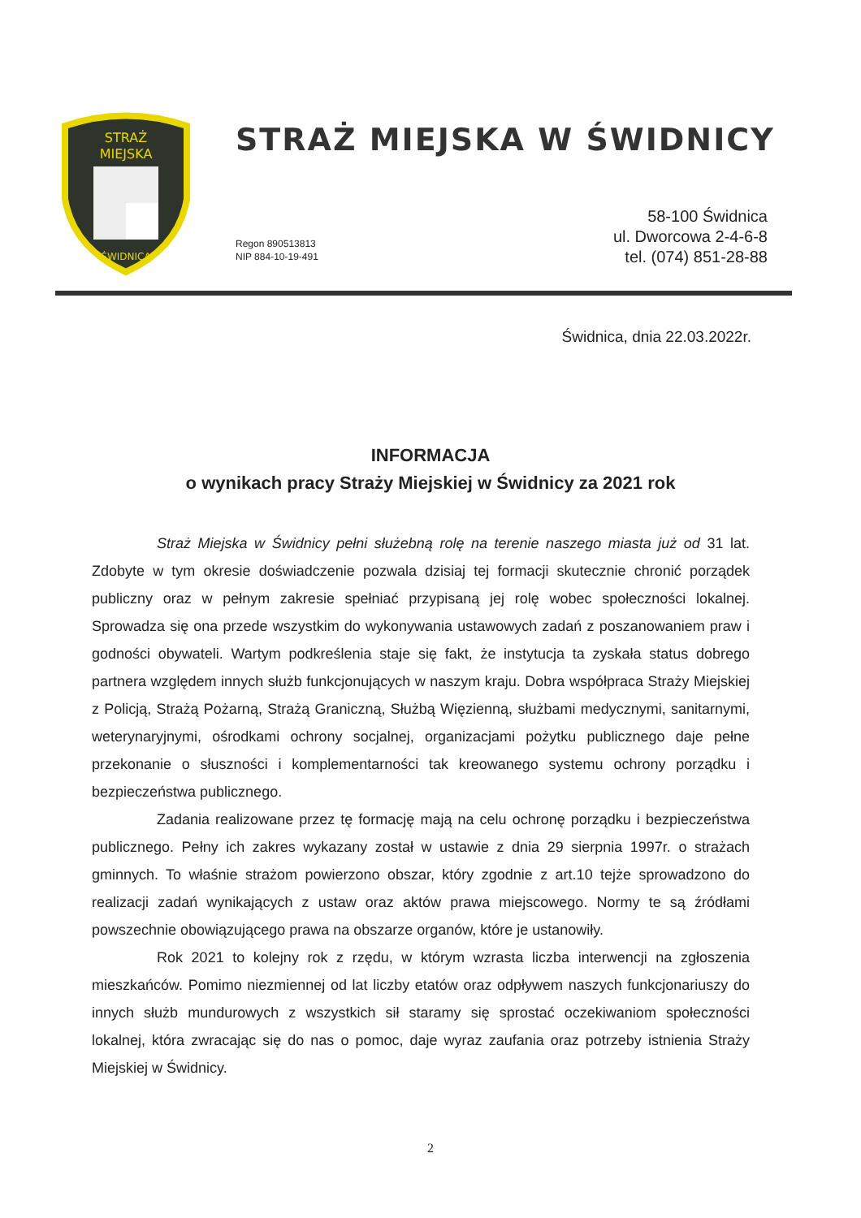STRAŻ
MIEJSKA
ŚWIDNICA
STRAŻ MIEJSKA W ŚWIDNICY
Regon 890513813
NIP 884-10-19-491
58-100 Świdnica
ul. Dworcowa 2-4-6-8
tel. (074) 851-28-88
Świdnica, dnia 22.03.2022r.
INFORMACJA
o wynikach pracy Straży Miejskiej w Świdnicy za 2021 rok
Straż Miejska w Świdnicy pełni służebną rolę na terenie naszego miasta już od 31 lat. Zdobyte w tym okresie doświadczenie pozwala dzisiaj tej formacji skutecznie chronić porządek publiczny oraz w pełnym zakresie spełniać przypisaną jej rolę wobec społeczności lokalnej. Sprowadza się ona przede wszystkim do wykonywania ustawowych zadań z poszanowaniem praw i godności obywateli. Wartym podkreślenia staje się fakt, że instytucja ta zyskała status dobrego partnera względem innych służb funkcjonujących w naszym kraju. Dobra współpraca Straży Miejskiej z Policją, Strażą Pożarną, Strażą Graniczną, Służbą Więzienną, służbami medycznymi, sanitarnymi, weterynaryjnymi, ośrodkami ochrony socjalnej, organizacjami pożytku publicznego daje pełne przekonanie o słuszności i komplementarności tak kreowanego systemu ochrony porządku i bezpieczeństwa publicznego.
Zadania realizowane przez tę formację mają na celu ochronę porządku i bezpieczeństwa publicznego. Pełny ich zakres wykazany został w ustawie z dnia 29 sierpnia 1997r. o strażach gminnych. To właśnie strażom powierzono obszar, który zgodnie z art.10 tejże sprowadzono do realizacji zadań wynikających z ustaw oraz aktów prawa miejscowego. Normy te są źródłami powszechnie obowiązującego prawa na obszarze organów, które je ustanowiły.
Rok 2021 to kolejny rok z rzędu, w którym wzrasta liczba interwencji na zgłoszenia mieszkańców. Pomimo niezmiennej od lat liczby etatów oraz odpływem naszych funkcjonariuszy do innych służb mundurowych z wszystkich sił staramy się sprostać oczekiwaniom społeczności lokalnej, która zwracając się do nas o pomoc, daje wyraz zaufania oraz potrzeby istnienia Straży Miejskiej w Świdnicy.
2